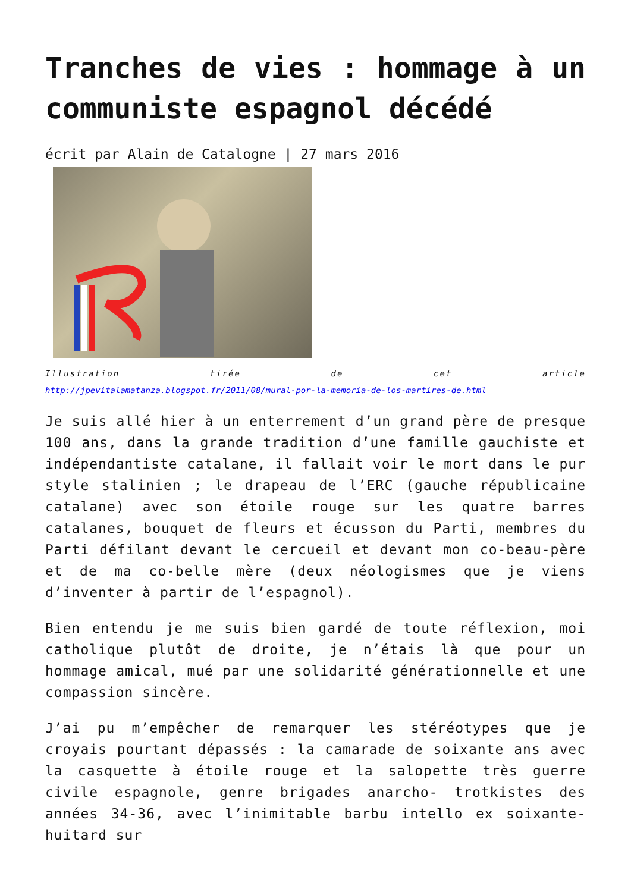Tranches de vies : hommage à un communiste espagnol décédé
écrit par Alain de Catalogne | 27 mars 2016
Illustration tirée de cet article
http://jpevitalamatanza.blogspot.fr/2011/08/mural-por-la-memoria-de-los-martires-de.html
Je suis allé hier à un enterrement d’un grand père de presque 100 ans, dans la grande tradition d’une famille gauchiste et indépendantiste catalane, il fallait voir le mort dans le pur style stalinien ; le drapeau de l’ERC (gauche républicaine catalane) avec son étoile rouge sur les quatre barres catalanes, bouquet de fleurs et écusson du Parti, membres du Parti défilant devant le cercueil et devant mon co-beau-père et de ma co-belle mère (deux néologismes que je viens d’inventer à partir de l’espagnol).
Bien entendu je me suis bien gardé de toute réflexion, moi catholique plutôt de droite, je n’étais là que pour un hommage amical, mué par une solidarité générationnelle et une compassion sincère.
J’ai pu m’empêcher de remarquer les stéréotypes que je croyais pourtant dépassés : la camarade de soixante ans avec la casquette à étoile rouge et la salopette très guerre civile espagnole, genre brigades anarcho- trotkistes des années 34-36, avec l’inimitable barbu intello ex soixante-huitard sur